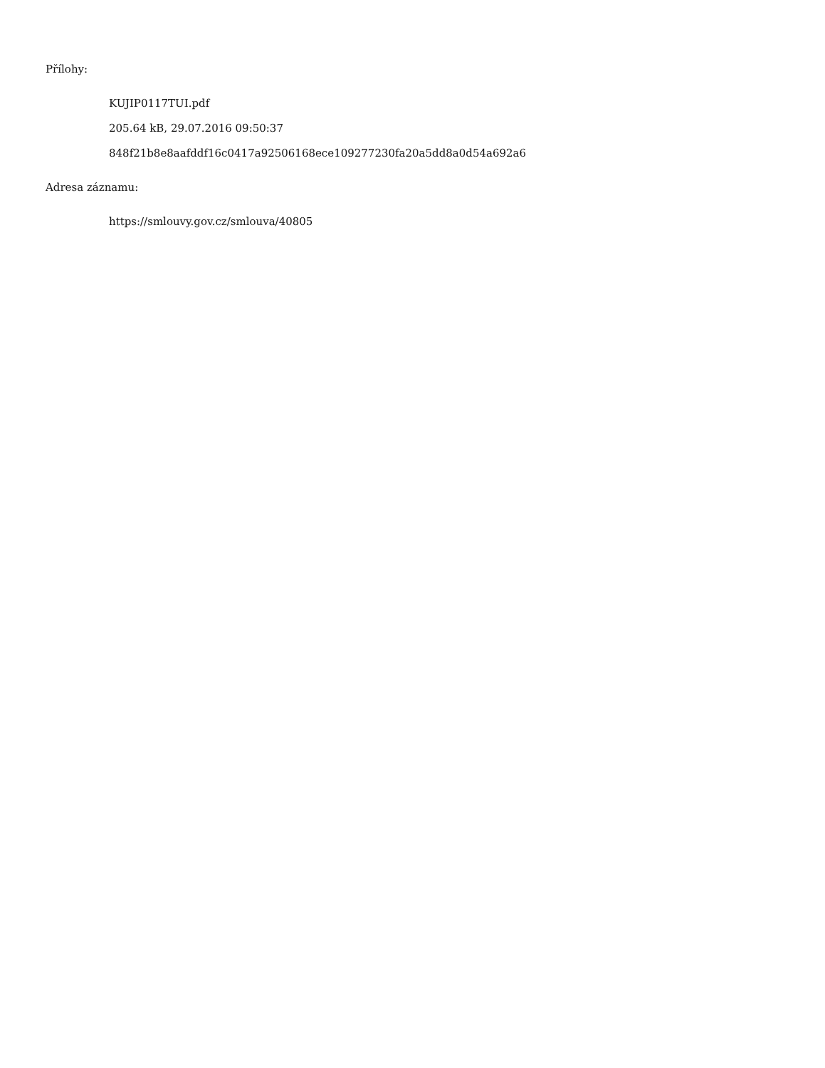Přílohy:
KUJIP0117TUI.pdf
205.64 kB, 29.07.2016 09:50:37
848f21b8e8aafddf16c0417a92506168ece109277230fa20a5dd8a0d54a692a6
Adresa záznamu:
https://smlouvy.gov.cz/smlouva/40805